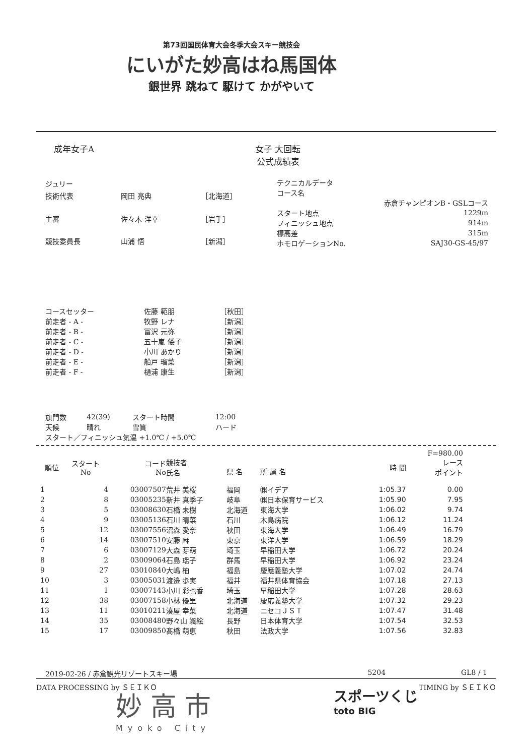第73回国民体育大会冬季大会スキー競技会
にいがた妙高はね馬国体
銀世界 跳ねて 駆けて かがやいて
成年女子A 女子 大回転
公式成績表
| ジュリー | | |
| 技術代表 | 岡田 亮典 | ［北海道］ |
| 主審 | 佐々木 洋幸 | ［岩手］ |
| 競技委員長 | 山浦 悟 | ［新潟］ |
| テクニカルデータ | |
| コース名 | |
| | 赤倉チャンピオンB・GSLコース |
| スタート地点 | 1229m |
| フィニッシュ地点 | 914m |
| 標高差 | 315m |
| ホモロゲーションNo. | SAJ30-GS-45/97 |
| コースセッター | 佐藤 範朋 | ［秋田］ |
| 前走者 - A - | 牧野 レナ | ［新潟］ |
| 前走者 - B - | 冨沢 元弥 | ［新潟］ |
| 前走者 - C - | 五十嵐 倭子 | ［新潟］ |
| 前走者 - D - | 小川 あかり | ［新潟］ |
| 前走者 - E - | 船戸 瑠菜 | ［新潟］ |
| 前走者 - F - | 樋浦 康生 | ［新潟］ |
| 旗門数 | 42(39) | スタート時間 | 12:00 |
| 天候 | 晴れ | 雪質 | ハード |
| スタート／フィニッシュ気温 +1.0℃ / +5.0℃ | | | |
| | | | | | | | F=980.00 |
| --- | --- | --- | --- | --- | --- | --- | --- |
| 順位 | スタート No | コード No | 競技者 氏名 | 県 名 | 所 属 名 | 時 間 | レース ポイント |
| 1 | 4 | 03007507 | 荒井 美桜 | 福岡 | ㈱イデア | 1:05.37 | 0.00 |
| 2 | 8 | 03005235 | 新井 真季子 | 岐阜 | ㈱日本保育サービス | 1:05.90 | 7.95 |
| 3 | 5 | 03008630 | 石橋 未樹 | 北海道 | 東海大学 | 1:06.02 | 9.74 |
| 4 | 9 | 03005136 | 石川 晴菜 | 石川 | 木島病院 | 1:06.12 | 11.24 |
| 5 | 12 | 03007556 | 沼森 愛奈 | 秋田 | 東海大学 | 1:06.49 | 16.79 |
| 6 | 14 | 03007510 | 安藤 麻 | 東京 | 東洋大学 | 1:06.59 | 18.29 |
| 7 | 6 | 03007129 | 大森 芽萌 | 埼玉 | 早稲田大学 | 1:06.72 | 20.24 |
| 8 | 2 | 03009064 | 石島 瑶子 | 群馬 | 早稲田大学 | 1:06.92 | 23.24 |
| 9 | 27 | 03010840 | 大嶋 柚 | 福島 | 慶應義塾大学 | 1:07.02 | 24.74 |
| 10 | 3 | 03005031 | 渡邉 歩実 | 福井 | 福井県体育協会 | 1:07.18 | 27.13 |
| 11 | 1 | 03007143 | 小川 彩也香 | 埼玉 | 早稲田大学 | 1:07.28 | 28.63 |
| 12 | 38 | 03007158 | 小林 優里 | 北海道 | 慶応義塾大学 | 1:07.32 | 29.23 |
| 13 | 11 | 03010211 | 湊屋 幸菜 | 北海道 | ニセコＪＳＴ | 1:07.47 | 31.48 |
| 14 | 35 | 03008480 | 野々山 颯絵 | 長野 | 日本体育大学 | 1:07.54 | 32.53 |
| 15 | 17 | 03009850 | 髙橋 萌恵 | 秋田 | 法政大学 | 1:07.56 | 32.83 |
2019-02-26 / 赤倉観光リゾートスキー場 5204 GL8 / 1
DATA PROCESSING by ＳＥＩＫＯ TIMING by ＳＥＩＫＯ
妙 高 市
Myoko City
スポーツくじ
toto BIG